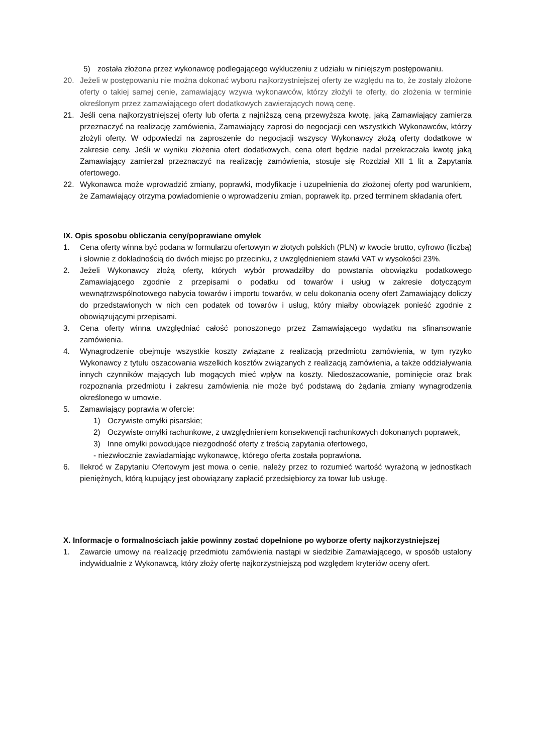5) została złożona przez wykonawcę podlegającego wykluczeniu z udziału w niniejszym postępowaniu.
20. Jeżeli w postępowaniu nie można dokonać wyboru najkorzystniejszej oferty ze względu na to, że zostały złożone oferty o takiej samej cenie, zamawiający wzywa wykonawców, którzy złożyli te oferty, do złożenia w terminie określonym przez zamawiającego ofert dodatkowych zawierających nową cenę.
21. Jeśli cena najkorzystniejszej oferty lub oferta z najniższą ceną przewyższa kwotę, jaką Zamawiający zamierza przeznaczyć na realizację zamówienia, Zamawiający zaprosi do negocjacji cen wszystkich Wykonawców, którzy złożyli oferty. W odpowiedzi na zaproszenie do negocjacji wszyscy Wykonawcy złożą oferty dodatkowe w zakresie ceny. Jeśli w wyniku złożenia ofert dodatkowych, cena ofert będzie nadal przekraczała kwotę jaką Zamawiający zamierzał przeznaczyć na realizację zamówienia, stosuje się Rozdział XII 1 lit a Zapytania ofertowego.
22. Wykonawca może wprowadzić zmiany, poprawki, modyfikacje i uzupełnienia do złożonej oferty pod warunkiem, że Zamawiający otrzyma powiadomienie o wprowadzeniu zmian, poprawek itp. przed terminem składania ofert.
IX. Opis sposobu obliczania ceny/poprawiane omyłek
1. Cena oferty winna być podana w formularzu ofertowym w złotych polskich (PLN) w kwocie brutto, cyfrowo (liczbą) i słownie z dokładnością do dwóch miejsc po przecinku, z uwzględnieniem stawki VAT w wysokości 23%.
2. Jeżeli Wykonawcy złożą oferty, których wybór prowadziłby do powstania obowiązku podatkowego Zamawiającego zgodnie z przepisami o podatku od towarów i usług w zakresie dotyczącym wewnątrzwspólnotowego nabycia towarów i importu towarów, w celu dokonania oceny ofert Zamawiający doliczy do przedstawionych w nich cen podatek od towarów i usług, który miałby obowiązek ponieść zgodnie z obowiązującymi przepisami.
3. Cena oferty winna uwzględniać całość ponoszonego przez Zamawiającego wydatku na sfinansowanie zamówienia.
4. Wynagrodzenie obejmuje wszystkie koszty związane z realizacją przedmiotu zamówienia, w tym ryzyko Wykonawcy z tytułu oszacowania wszelkich kosztów związanych z realizacją zamówienia, a także oddziaływania innych czynników mających lub mogących mieć wpływ na koszty. Niedoszacowanie, pominięcie oraz brak rozpoznania przedmiotu i zakresu zamówienia nie może być podstawą do żądania zmiany wynagrodzenia określonego w umowie.
5. Zamawiający poprawia w ofercie:
1) Oczywiste omyłki pisarskie;
2) Oczywiste omyłki rachunkowe, z uwzględnieniem konsekwencji rachunkowych dokonanych poprawek,
3) Inne omyłki powodujące niezgodność oferty z treścią zapytania ofertowego,
- niezwłocznie zawiadamiając wykonawcę, którego oferta została poprawiona.
6. Ilekroć w Zapytaniu Ofertowym jest mowa o cenie, należy przez to rozumieć wartość wyrażoną w jednostkach pieniężnych, którą kupujący jest obowiązany zapłacić przedsiębiorcy za towar lub usługę.
X. Informacje o formalnościach jakie powinny zostać dopełnione po wyborze oferty najkorzystniejszej
1. Zawarcie umowy na realizację przedmiotu zamówienia nastąpi w siedzibie Zamawiającego, w sposób ustalony indywidualnie z Wykonawcą, który złoży ofertę najkorzystniejszą pod względem kryteriów oceny ofert.